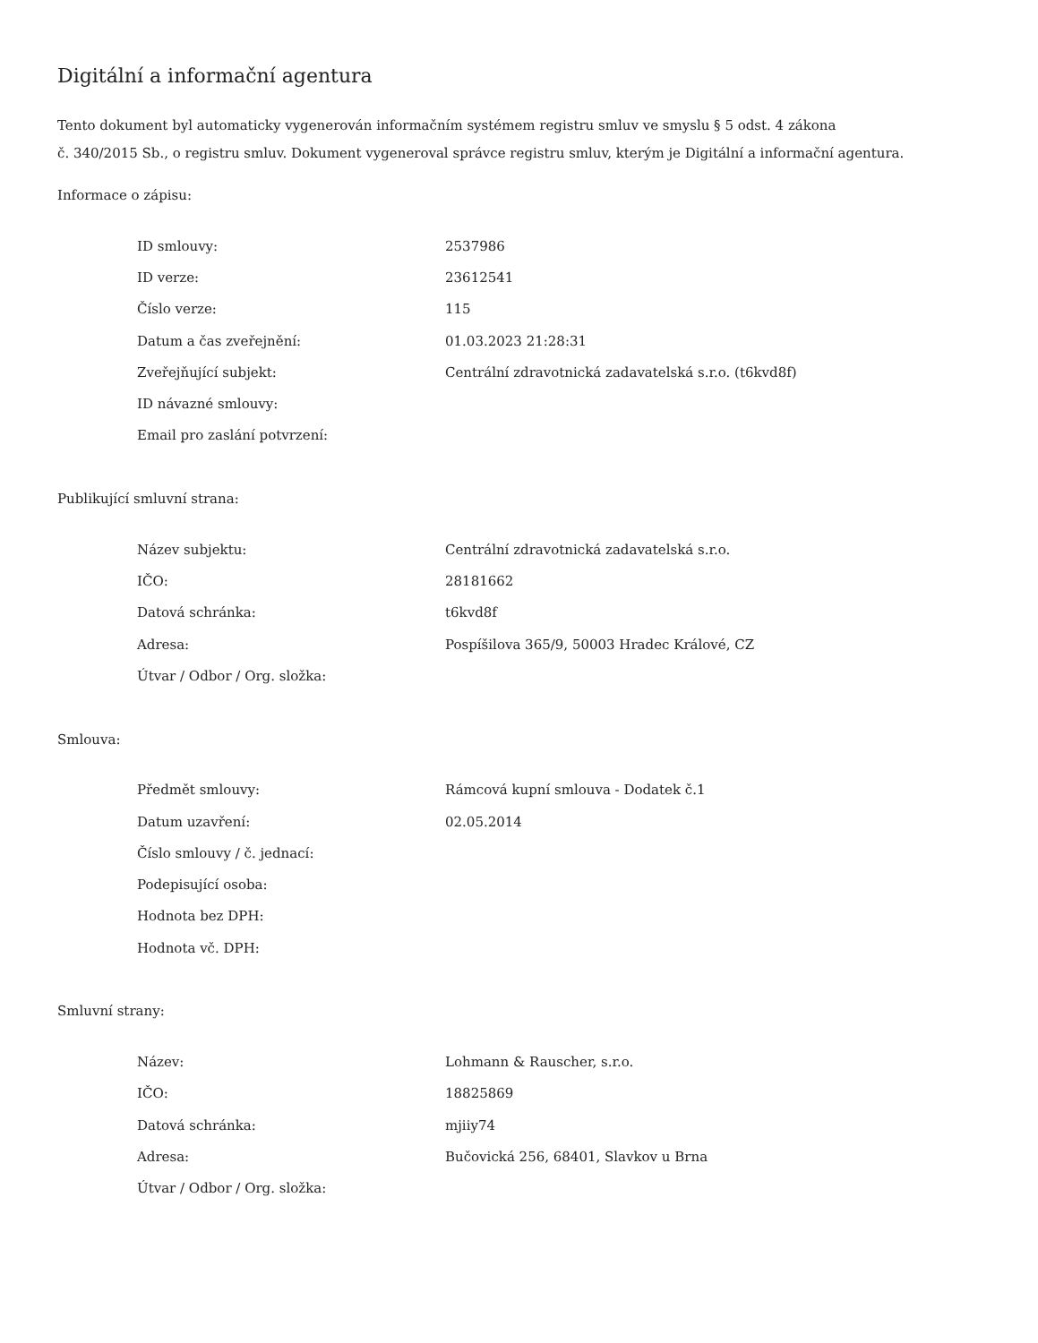Digitální a informační agentura
Tento dokument byl automaticky vygenerován informačním systémem registru smluv ve smyslu § 5 odst. 4 zákona
č. 340/2015 Sb., o registru smluv. Dokument vygeneroval správce registru smluv, kterým je Digitální a informační agentura.
Informace o zápisu:
| ID smlouvy: | 2537986 |
| ID verze: | 23612541 |
| Číslo verze: | 115 |
| Datum a čas zveřejnění: | 01.03.2023 21:28:31 |
| Zveřejňující subjekt: | Centrální zdravotnická zadavatelská s.r.o. (t6kvd8f) |
| ID návazné smlouvy: | |
| Email pro zaslání potvrzení: | |
Publikující smluvní strana:
| Název subjektu: | Centrální zdravotnická zadavatelská s.r.o. |
| IČO: | 28181662 |
| Datová schránka: | t6kvd8f |
| Adresa: | Pospíšilova 365/9, 50003 Hradec Králové, CZ |
| Útvar / Odbor / Org. složka: | |
Smlouva:
| Předmět smlouvy: | Rámcová kupní smlouva - Dodatek č.1 |
| Datum uzavření: | 02.05.2014 |
| Číslo smlouvy / č. jednací: | |
| Podepisující osoba: | |
| Hodnota bez DPH: | |
| Hodnota vč. DPH: | |
Smluvní strany:
| Název: | Lohmann & Rauscher, s.r.o. |
| IČO: | 18825869 |
| Datová schránka: | mjiiy74 |
| Adresa: | Bučovická 256, 68401, Slavkov u Brna |
| Útvar / Odbor / Org. složka: | |